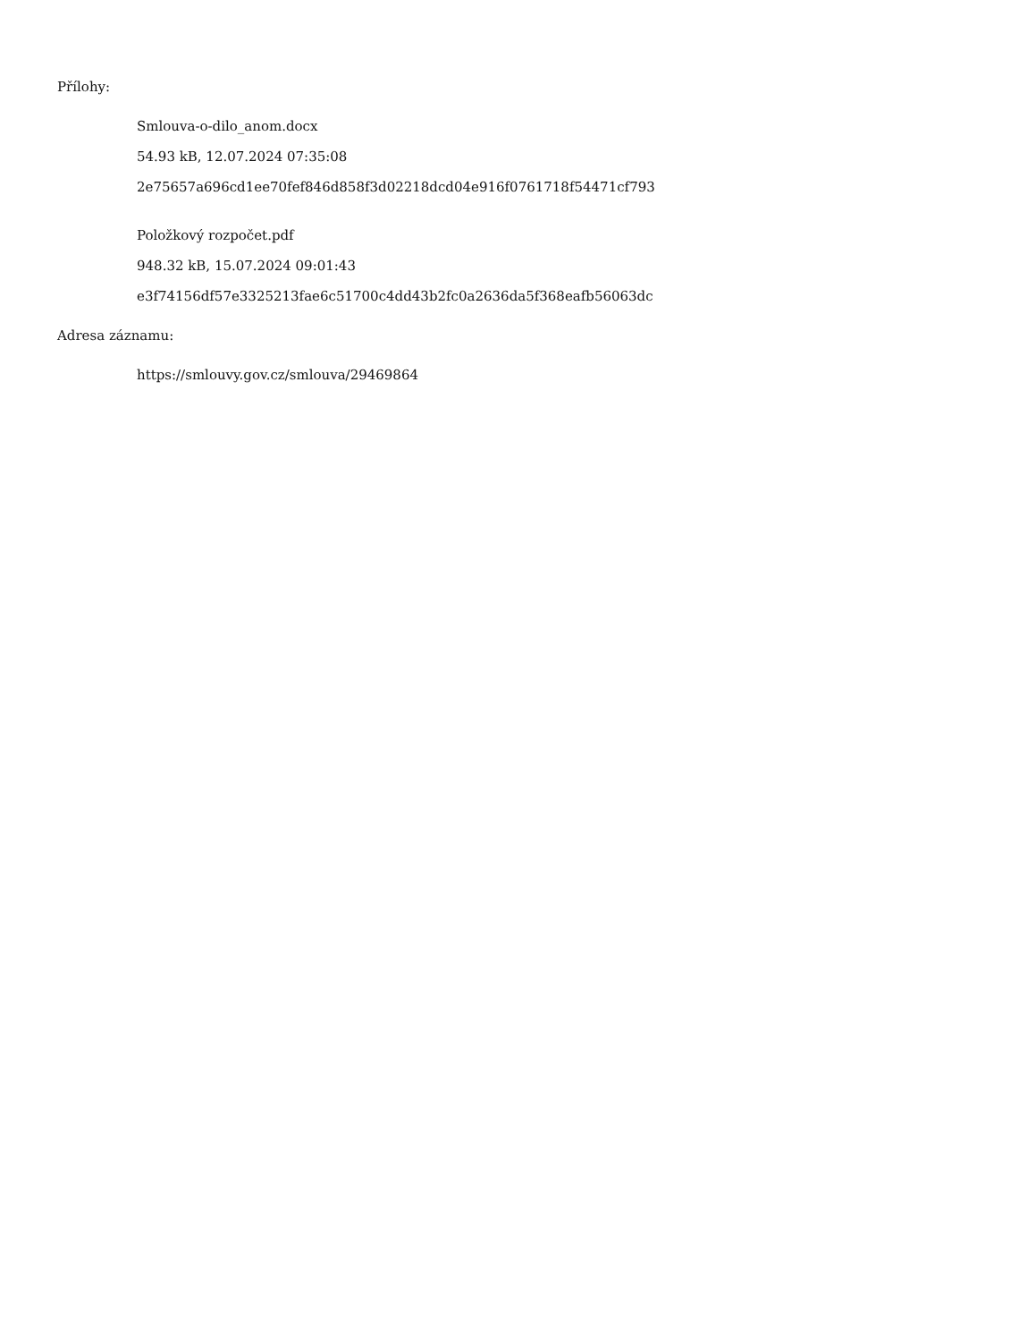Přílohy:
Smlouva-o-dilo_anom.docx
54.93 kB, 12.07.2024 07:35:08
2e75657a696cd1ee70fef846d858f3d02218dcd04e916f0761718f54471cf793
Položkový rozpočet.pdf
948.32 kB, 15.07.2024 09:01:43
e3f74156df57e3325213fae6c51700c4dd43b2fc0a2636da5f368eafb56063dc
Adresa záznamu:
https://smlouvy.gov.cz/smlouva/29469864